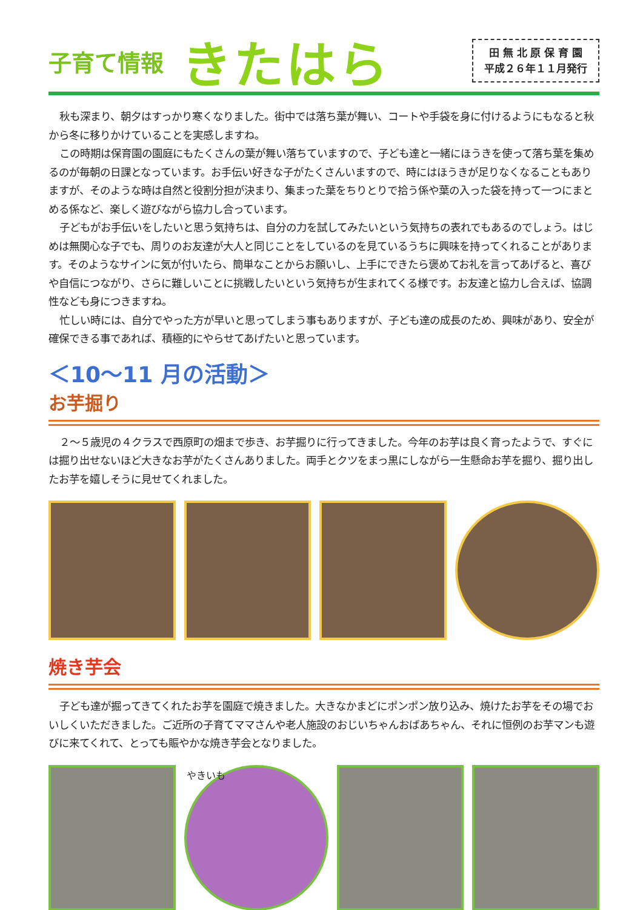子育て情報 きたはら
田 無 北 原 保 育 園
平成２６年１１月発行
秋も深まり、朝夕はすっかり寒くなりました。街中では落ち葉が舞い、コートや手袋を身に付けるようにもなると秋から冬に移りかけていることを実感しますね。
この時期は保育園の園庭にもたくさんの葉が舞い落ちていますので、子ども達と一緒にほうきを使って落ち葉を集めるのが毎朝の日課となっています。お手伝い好きな子がたくさんいますので、時にはほうきが足りなくなることもありますが、そのような時は自然と役割分担が決まり、集まった葉をちりとりで拾う係や葉の入った袋を持って一つにまとめる係など、楽しく遊びながら協力し合っています。
子どもがお手伝いをしたいと思う気持ちは、自分の力を試してみたいという気持ちの表れでもあるのでしょう。はじめは無関心な子でも、周りのお友達が大人と同じことをしているのを見ているうちに興味を持ってくれることがあります。そのようなサインに気が付いたら、簡単なことからお願いし、上手にできたら褒めてお礼を言ってあげると、喜びや自信につながり、さらに難しいことに挑戦したいという気持ちが生まれてくる様です。お友達と協力し合えば、協調性なども身につきますね。
忙しい時には、自分でやった方が早いと思ってしまう事もありますが、子ども達の成長のため、興味があり、安全が確保できる事であれば、積極的にやらせてあげたいと思っています。
＜10～11 月の活動＞
お芋掘り
２～５歳児の４クラスで西原町の畑まで歩き、お芋掘りに行ってきました。今年のお芋は良く育ったようで、すぐには掘り出せないほど大きなお芋がたくさんありました。両手とクツをまっ黒にしながら一生懸命お芋を掘り、掘り出したお芋を嬉しそうに見せてくれました。
焼き芋会
子ども達が掘ってきてくれたお芋を園庭で焼きました。大きなかまどにポンポン放り込み、焼けたお芋をその場でおいしくいただきました。ご近所の子育てママさんや老人施設のおじいちゃんおばあちゃん、それに恒例のお芋マンも遊びに来てくれて、とっても賑やかな焼き芋会となりました。
やきいも